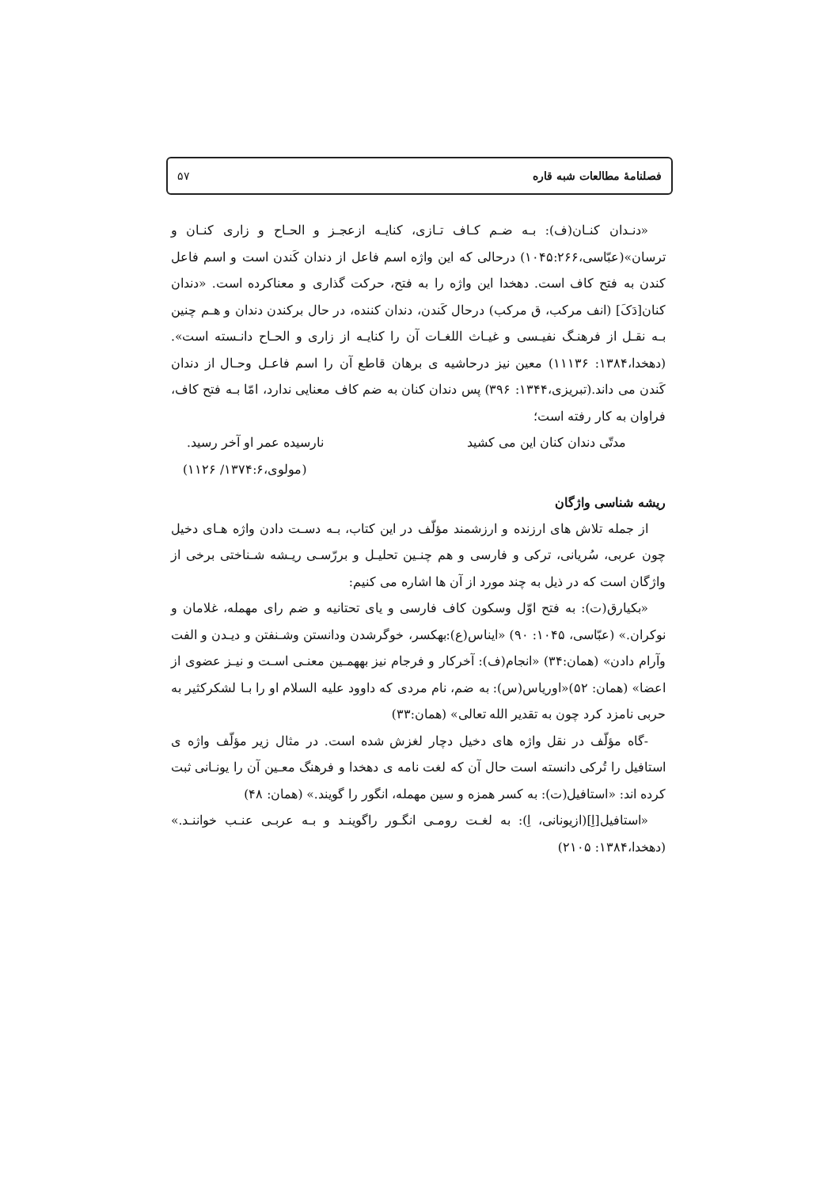فصلنامهٔ مطالعات شبه قاره ۵۷
«دنـدان کنـان(ف): بـه ضـم کـاف تـازی، کنایـه ازعجـز و الحـاح و زاری کنـان و ترسان»(عبّاسی،۱۰۴۵:۲۶۶) درحالی که این واژه اسم فاعل از دندان کَندن است و اسم فاعل کندن به فتح کاف است. دهخدا این واژه را به فتح، حرکت گذاری و معناکرده است. «دندان کنان[دَکَ] (انف مرکب، ق مرکب) درحال کَندن، دندان کننده، در حال برکندن دندان و هـم چنین بـه نقـل از فرهنـگ نفیـسی و غیـاث اللغـات آن را کنایـه از زاری و الحـاح دانـسته است».(دهخدا،۱۳۸۴: ۱۱۱۳۶) معین نیز درحاشیه ی برهان قاطع آن را اسم فاعـل وحـال از دندان کَندن می داند.(تبریزی،۱۳۴۴: ۳۹۶) پس دندان کنان به ضم کاف معنایی ندارد، امّا بـه فتح کاف، فراوان به کار رفته است؛
مدتّی دندان کنان این می کشید نارسیده عمر او آخر رسید.
(مولوی،۱۳۷۴:۶/ ۱۱۲۶)
ریشه شناسی واژگان
از جمله تلاش های ارزنده و ارزشمند مؤلّف در این کتاب، بـه دسـت دادن واژه هـای دخیل چون عربی، سُریانی، ترکی و فارسی و هم چنـین تحلیـل و بررّسـی ریـشه شـناختی برخی از واژگان است که در ذیل به چند مورد از آن ها اشاره می کنیم:
«بکیارق(ت): به فتح اوّل وسکون کاف فارسی و یای تحتانیه و ضم رای مهمله، غلامان و نوکران.» (عبّاسی، ۱۰۴۵: ۹۰) «ایناس(ع):بهکسر، خوگرشدن ودانستن وشـنفتن و دیـدن و الفت وآرام دادن» (همان:۳۴) «انجام(ف): آخرکار و فرجام نیز بههمـین معنـی اسـت و نیـز عضوی از اعضا» (همان: ۵۲)«اوریاس(س): به ضم، نام مردی که داوود علیه السلام او را بـا لشکرکثیر به حربی نامزد کرد چون به تقدیر الله تعالی» (همان:۳۳)
-گاه مؤلّف در نقل واژه های دخیل دچار لغزش شده است. در مثال زیر مؤلّف واژه ی استافیل را تُرکی دانسته است حال آن که لغت نامه ی دهخدا و فرهنگ معـین آن را یونـانی ثبت کرده اند: «استافیل(ت): به کسر همزه و سین مهمله، انگور را گویند.» (همان: ۴۸)
«استافیل[اِ](ازیونانی، اِ): به لغـت رومـی انگـور راگوینـد و بـه عربـی عنـب خواننـد.» (دهخدا،۱۳۸۴: ۲۱۰۵)